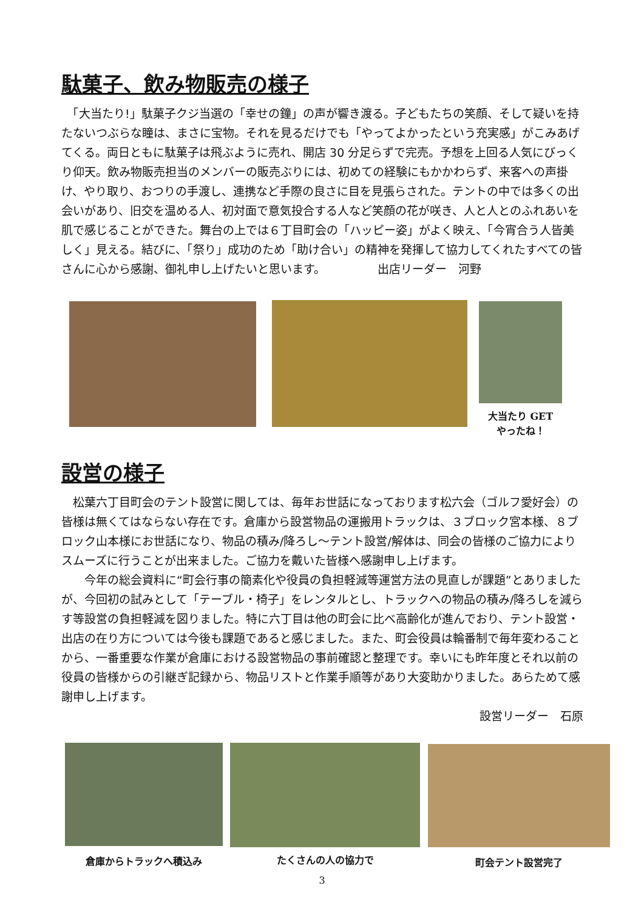駄菓子、飲み物販売の様子
　「大当たり!」駄菓子クジ当選の「幸せの鐘」の声が響き渡る。子どもたちの笑顔、そして疑いを持たないつぶらな瞳は、まさに宝物。それを見るだけでも「やってよかったという充実感」がこみあげてくる。両日ともに駄菓子は飛ぶように売れ、開店 30 分足らずで完売。予想を上回る人気にびっくり仰天。飲み物販売担当のメンバーの販売ぶりには、初めての経験にもかかわらず、来客への声掛け、やり取り、おつりの手渡し、連携など手際の良さに目を見張らされた。テントの中では多くの出会いがあり、旧交を温める人、初対面で意気投合する人など笑顔の花が咲き、人と人とのふれあいを肌で感じることができた。舞台の上では６丁目町会の「ハッピー姿」がよく映え、「今宵合う人皆美しく」見える。結びに、「祭り」成功のため「助け合い」の精神を発揮して協力してくれたすべての皆さんに心から感謝、御礼申し上げたいと思います。　　　　　出店リーダー　河野
大当たり GET
やったね！
設営の様子
　松葉六丁目町会のテント設営に関しては、毎年お世話になっております松六会（ゴルフ愛好会）の皆様は無くてはならない存在です。倉庫から設営物品の運搬用トラックは、３ブロック宮本様、８ブロック山本様にお世話になり、物品の積み/降ろし～テント設営/解体は、同会の皆様のご協力によりスムーズに行うことが出来ました。ご協力を戴いた皆様へ感謝申し上げます。
　　今年の総会資料に“町会行事の簡素化や役員の負担軽減等運営方法の見直しが課題”とありましたが、今回初の試みとして「テーブル・椅子」をレンタルとし、トラックへの物品の積み/降ろしを減らす等設営の負担軽減を図りました。特に六丁目は他の町会に比べ高齢化が進んでおり、テント設営・出店の在り方については今後も課題であると感じました。また、町会役員は輪番制で毎年変わることから、一番重要な作業が倉庫における設営物品の事前確認と整理です。幸いにも昨年度とそれ以前の役員の皆様からの引継ぎ記録から、物品リストと作業手順等があり大変助かりました。あらためて感謝申し上げます。
設営リーダー　石原
倉庫からトラックへ積込み たくさんの人の協力で 町会テント設営完了
3